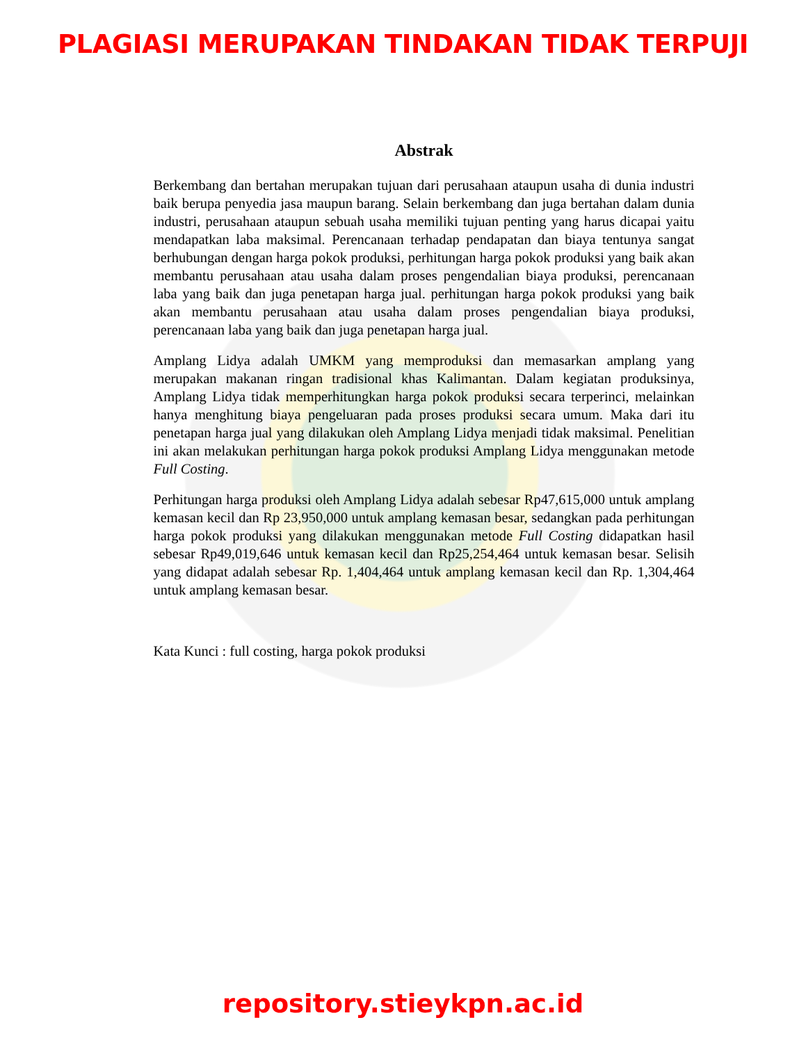PLAGIASI MERUPAKAN TINDAKAN TIDAK TERPUJI
Abstrak
Berkembang dan bertahan merupakan tujuan dari perusahaan ataupun usaha di dunia industri baik berupa penyedia jasa maupun barang. Selain berkembang dan juga bertahan dalam dunia industri, perusahaan ataupun sebuah usaha memiliki tujuan penting yang harus dicapai yaitu mendapatkan laba maksimal. Perencanaan terhadap pendapatan dan biaya tentunya sangat berhubungan dengan harga pokok produksi, perhitungan harga pokok produksi yang baik akan membantu perusahaan atau usaha dalam proses pengendalian biaya produksi, perencanaan laba yang baik dan juga penetapan harga jual. perhitungan harga pokok produksi yang baik akan membantu perusahaan atau usaha dalam proses pengendalian biaya produksi, perencanaan laba yang baik dan juga penetapan harga jual.
Amplang Lidya adalah UMKM yang memproduksi dan memasarkan amplang yang merupakan makanan ringan tradisional khas Kalimantan. Dalam kegiatan produksinya, Amplang Lidya tidak memperhitungkan harga pokok produksi secara terperinci, melainkan hanya menghitung biaya pengeluaran pada proses produksi secara umum. Maka dari itu penetapan harga jual yang dilakukan oleh Amplang Lidya menjadi tidak maksimal. Penelitian ini akan melakukan perhitungan harga pokok produksi Amplang Lidya menggunakan metode Full Costing.
Perhitungan harga produksi oleh Amplang Lidya adalah sebesar Rp47,615,000 untuk amplang kemasan kecil dan Rp 23,950,000 untuk amplang kemasan besar, sedangkan pada perhitungan harga pokok produksi yang dilakukan menggunakan metode Full Costing didapatkan hasil sebesar Rp49,019,646 untuk kemasan kecil dan Rp25,254,464 untuk kemasan besar. Selisih yang didapat adalah sebesar Rp. 1,404,464 untuk amplang kemasan kecil dan Rp. 1,304,464 untuk amplang kemasan besar.
Kata Kunci : full costing, harga pokok produksi
repository.stieykpn.ac.id